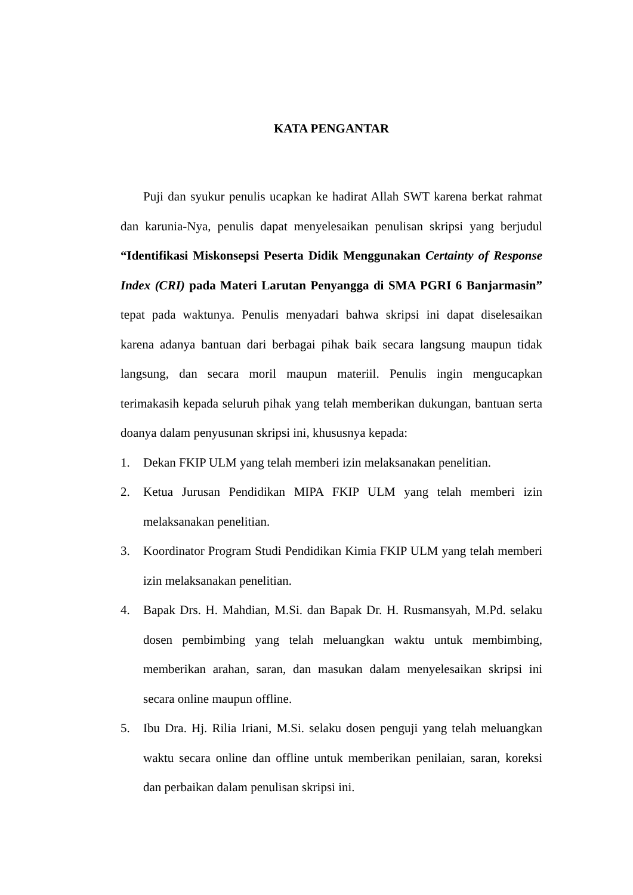KATA PENGANTAR
Puji dan syukur penulis ucapkan ke hadirat Allah SWT karena berkat rahmat dan karunia-Nya, penulis dapat menyelesaikan penulisan skripsi yang berjudul “Identifikasi Miskonsepsi Peserta Didik Menggunakan Certainty of Response Index (CRI) pada Materi Larutan Penyangga di SMA PGRI 6 Banjarmasin” tepat pada waktunya. Penulis menyadari bahwa skripsi ini dapat diselesaikan karena adanya bantuan dari berbagai pihak baik secara langsung maupun tidak langsung, dan secara moril maupun materiil. Penulis ingin mengucapkan terimakasih kepada seluruh pihak yang telah memberikan dukungan, bantuan serta doanya dalam penyusunan skripsi ini, khususnya kepada:
1. Dekan FKIP ULM yang telah memberi izin melaksanakan penelitian.
2. Ketua Jurusan Pendidikan MIPA FKIP ULM yang telah memberi izin melaksanakan penelitian.
3. Koordinator Program Studi Pendidikan Kimia FKIP ULM yang telah memberi izin melaksanakan penelitian.
4. Bapak Drs. H. Mahdian, M.Si. dan Bapak Dr. H. Rusmansyah, M.Pd. selaku dosen pembimbing yang telah meluangkan waktu untuk membimbing, memberikan arahan, saran, dan masukan dalam menyelesaikan skripsi ini secara online maupun offline.
5. Ibu Dra. Hj. Rilia Iriani, M.Si. selaku dosen penguji yang telah meluangkan waktu secara online dan offline untuk memberikan penilaian, saran, koreksi dan perbaikan dalam penulisan skripsi ini.